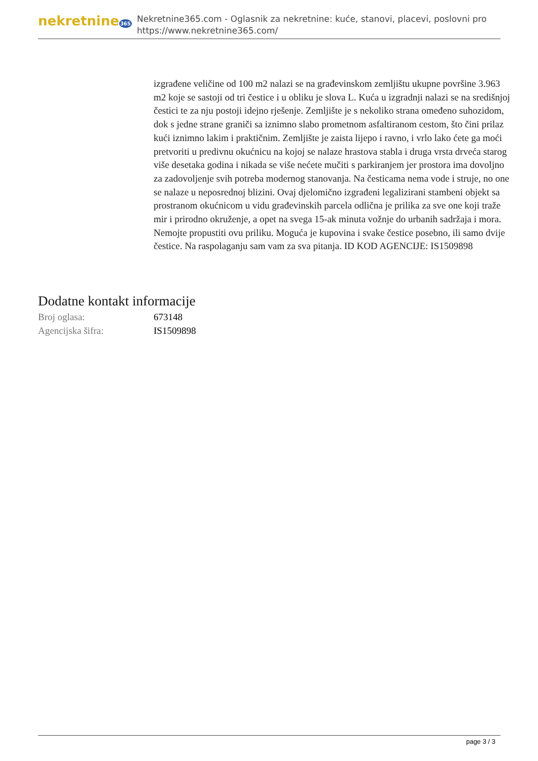nekretnine365
Nekretnine365.com - Oglasnik za nekretnine: kuće, stanovi, placevi, poslovni pro
https://www.nekretnine365.com/
izgrađene veličine od 100 m2 nalazi se na građevinskom zemljištu ukupne površine 3.963 m2 koje se sastoji od tri čestice i u obliku je slova L. Kuća u izgradnji nalazi se na središnjoj čestici te za nju postoji idejno rješenje. Zemljište je s nekoliko strana omeđeno suhozidom, dok s jedne strane graniči sa iznimno slabo prometnom asfaltiranom cestom, što čini prilaz kući iznimno lakim i praktičnim. Zemljište je zaista lijepo i ravno, i vrlo lako ćete ga moći pretvoriti u predivnu okućnicu na kojoj se nalaze hrastova stabla i druga vrsta drveća starog više desetaka godina i nikada se više nećete mučiti s parkiranjem jer prostora ima dovoljno za zadovoljenje svih potreba modernog stanovanja. Na česticama nema vode i struje, no one se nalaze u neposrednoj blizini. Ovaj djelomično izgrađeni legalizirani stambeni objekt sa prostranom okućnicom u vidu građevinskih parcela odlična je prilika za sve one koji traže mir i prirodno okruženje, a opet na svega 15-ak minuta vožnje do urbanih sadržaja i mora. Nemojte propustiti ovu priliku. Moguća je kupovina i svake čestice posebno, ili samo dvije čestice. Na raspolaganju sam vam za sva pitanja. ID KOD AGENCIJE: IS1509898
Dodatne kontakt informacije
| Broj oglasa: | 673148 |
| Agencijska šifra: | IS1509898 |
page 3 / 3